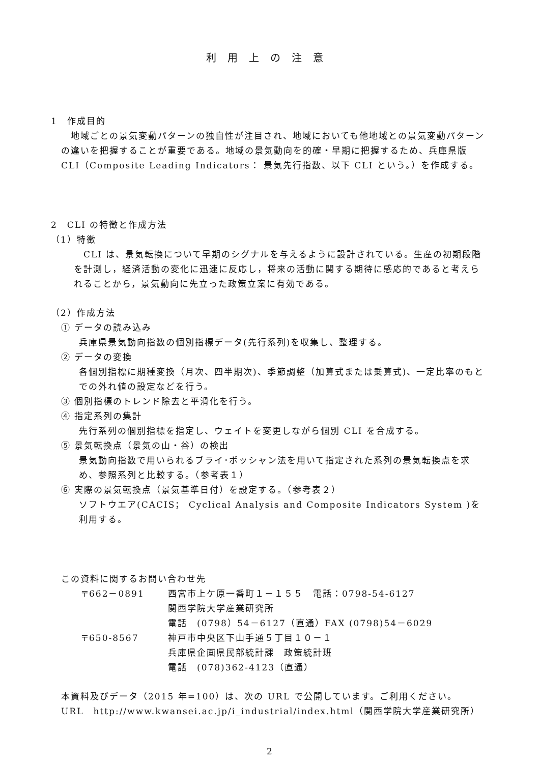利用上の注意
1　作成目的
　地域ごとの景気変動パターンの独自性が注目され、地域においても他地域との景気変動パターンの違いを把握することが重要である。地域の景気動向を的確・早期に把握するため、兵庫県版 CLI（Composite Leading Indicators： 景気先行指数、以下 CLI という。）を作成する。
2　CLI の特徴と作成方法
（1）特徴
　CLI は、景気転換について早期のシグナルを与えるように設計されている。生産の初期段階を計測し，経済活動の変化に迅速に反応し，将来の活動に関する期待に感応的であると考えられることから，景気動向に先立った政策立案に有効である。
（2）作成方法
① データの読み込み
兵庫県景気動向指数の個別指標データ(先行系列)を収集し、整理する。
② データの変換
各個別指標に期種変換（月次、四半期次)、季節調整（加算式または乗算式)、一定比率のもとでの外れ値の設定などを行う。
③ 個別指標のトレンド除去と平滑化を行う。
④ 指定系列の集計
先行系列の個別指標を指定し、ウェイトを変更しながら個別 CLI を合成する。
⑤ 景気転換点（景気の山・谷）の検出
景気動向指数で用いられるブライ･ボッシャン法を用いて指定された系列の景気転換点を求め、参照系列と比較する。（参考表１）
⑥ 実際の景気転換点（景気基準日付）を設定する。（参考表２）
ソフトウエア(CACIS； Cyclical Analysis and Composite Indicators System )を利用する。
この資料に関するお問い合わせ先
| 〒662－0891 | 西宮市上ケ原一番町１－１５５ 電話：0798-54-6127 |
| | 関西学院大学産業研究所 |
| | 電話 (0798）54－6127（直通）FAX (0798)54－6029 |
| 〒650-8567 | 神戸市中央区下山手通５丁目１０－１ |
| | 兵庫県企画県民部統計課 政策統計班 |
| | 電話 (078)362-4123（直通） |
本資料及びデータ（2015 年=100）は、次の URL で公開しています。ご利用ください。
URL　http://www.kwansei.ac.jp/i_industrial/index.html（関西学院大学産業研究所）
2